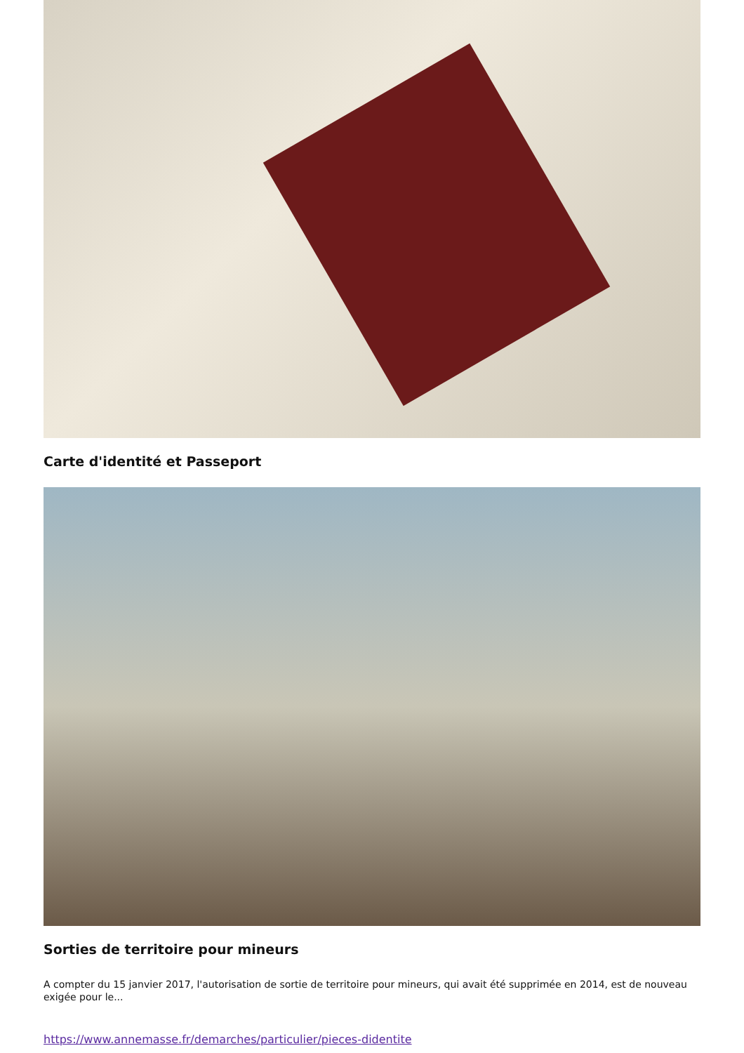Carte d'identité et Passeport
Sorties de territoire pour mineurs
A compter du 15 janvier 2017, l'autorisation de sortie de territoire pour mineurs, qui avait été supprimée en 2014, est de nouveau exigée pour le...
https://www.annemasse.fr/demarches/particulier/pieces-didentite